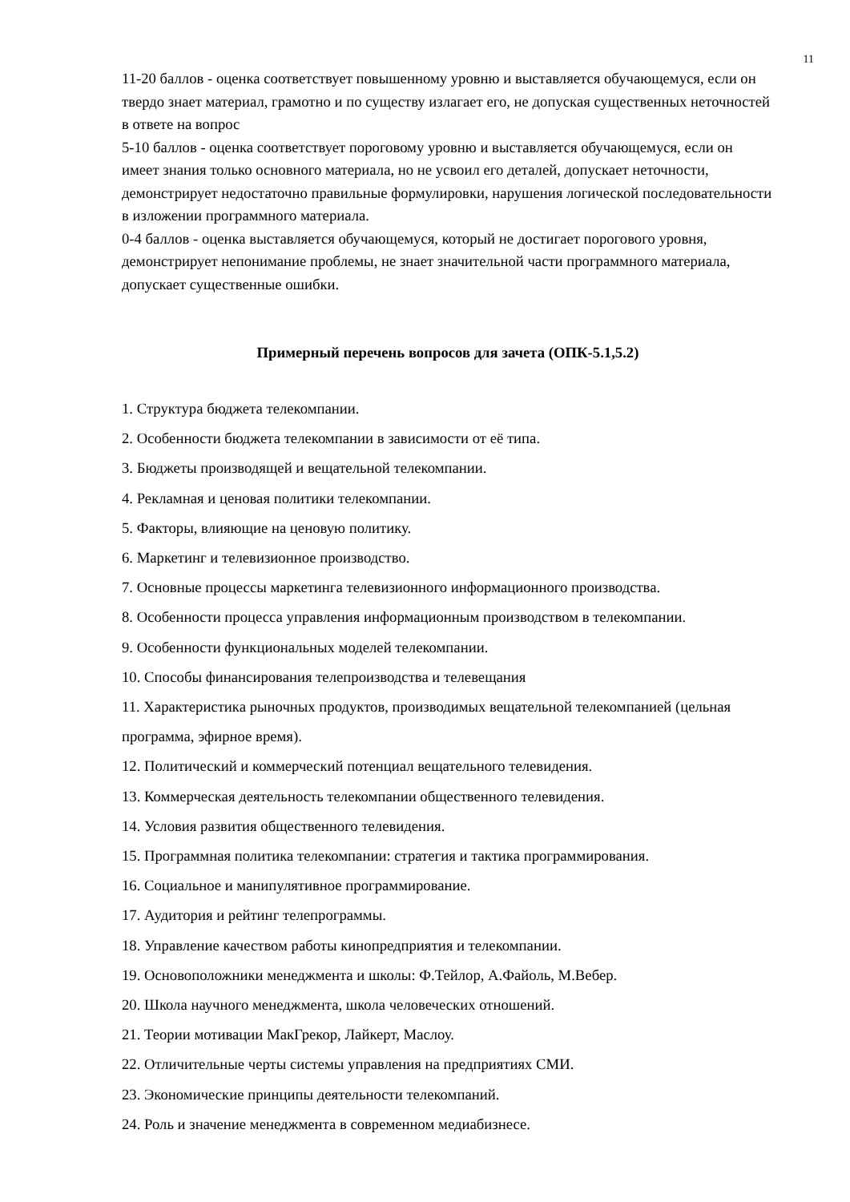11
11-20 баллов - оценка соответствует повышенному уровню и выставляется обучающемуся, если он твердо знает материал, грамотно и по существу излагает его, не допуская существенных неточностей в ответе на вопрос
5-10 баллов - оценка соответствует пороговому уровню и выставляется обучающемуся, если он имеет знания только основного материала, но не усвоил его деталей, допускает неточности, демонстрирует недостаточно правильные формулировки, нарушения логической последовательности в изложении программного материала.
0-4 баллов - оценка выставляется обучающемуся, который не достигает порогового уровня, демонстрирует непонимание проблемы, не знает значительной части программного материала, допускает существенные ошибки.
Примерный перечень вопросов для зачета (ОПК-5.1,5.2)
1. Структура бюджета телекомпании.
2. Особенности бюджета телекомпании в зависимости от её типа.
3. Бюджеты производящей и вещательной телекомпании.
4. Рекламная и ценовая политики телекомпании.
5. Факторы, влияющие на ценовую политику.
6. Маркетинг и телевизионное производство.
7. Основные процессы маркетинга телевизионного информационного производства.
8. Особенности процесса управления информационным производством в телекомпании.
9. Особенности функциональных моделей телекомпании.
10. Способы финансирования телепроизводства и телевещания
11. Характеристика рыночных продуктов, производимых вещательной телекомпанией (цельная программа, эфирное время).
12. Политический и коммерческий потенциал вещательного телевидения.
13. Коммерческая деятельность телекомпании общественного телевидения.
14. Условия развития общественного телевидения.
15. Программная политика телекомпании: стратегия и тактика программирования.
16. Социальное и манипулятивное программирование.
17. Аудитория и рейтинг телепрограммы.
18. Управление качеством работы кинопредприятия и телекомпании.
19. Основоположники менеджмента и школы: Ф.Тейлор, А.Файоль, М.Вебер.
20. Школа научного менеджмента, школа человеческих отношений.
21. Теории мотивации МакГрекор, Лайкерт, Маслоу.
22. Отличительные черты системы управления на предприятиях СМИ.
23. Экономические принципы деятельности телекомпаний.
24. Роль и значение менеджмента в современном медиабизнесе.